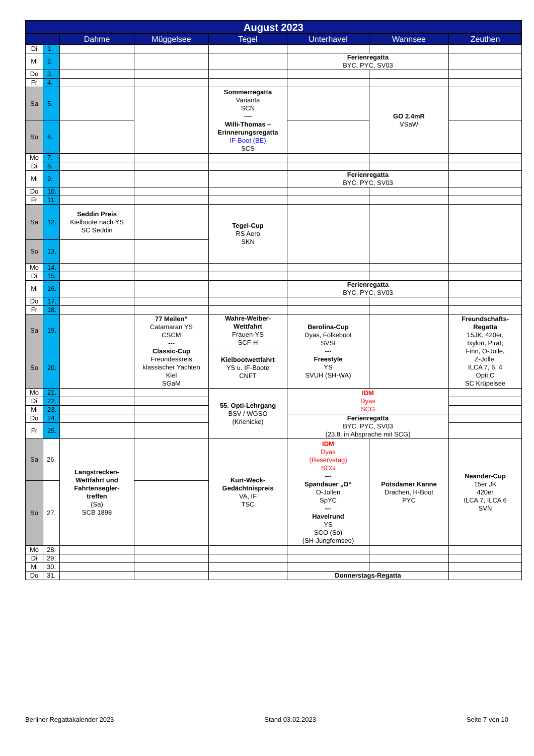| August 2023 | | | | | | | |
| --- | --- | --- | --- | --- | --- | --- | --- |
| | | Dahme | Müggelsee | Tegel | Unterhavel | Wannsee | Zeuthen |
| Di | 1. | | | | | | |
| Mi | 2. | | | | Ferienregatta BYC, PYC, SV03 | | |
| Do | 3. | | | | | | |
| Fr | 4. | | | | | | |
| Sa | 5. | | | Sommerregatta Varianta SCN ---- Willi-Thomas – Erinnerungsregatta IF-Boot (BE) SCS | | GO 2.4mR VSaW | |
| So | 6. | | | | | | |
| Mo | 7. | | | | | | |
| Di | 8. | | | | | | |
| Mi | 9. | | | | Ferienregatta BYC, PYC, SV03 | | |
| Do | 10. | | | | | | |
| Fr | 11. | | | | | | |
| Sa | 12. | Seddin Preis Kielboote nach YS SC Seddin | | Tegel-Cup RS Aero SKN | | | |
| So | 13. | | | | | | |
| Mo | 14. | | | | | | |
| Di | 15. | | | | | | |
| Mi | 16. | | | | Ferienregatta BYC, PYC, SV03 | | |
| Do | 17. | | | | | | |
| Fr | 18. | | | | | | |
| Sa | 19. | | 77 Meilen“ Catamaran YS CSCM --- Classic-Cup Freundeskreis klassischer Yachten Kiel SGaM | Wahre-Weiber- Wettfahrt Frauen-YS SCF-H | Berolina-Cup Dyas, Folkeboot SVSt --- Freestyle YS SVUH (SH-WA) | | Freundschafts- Regatta 15JK, 420er, Ixylon, Pirat, Finn, O-Jolle, Z-Jolle, ILCA 7, 6, 4 Opti C SC Krüpelsee |
| So | 20. | | | Kielbootwettfahrt YS u. IF-Boote CNFT | | | |
| Mo | 21. | | | 55. Opti-Lehrgang BSV / WGSO (Krienicke) | IDM Dyas SCG | | |
| Di | 22. | | | | | | |
| Mi | 23. | | | | | | |
| Do | 24. | | | | Ferienregatta BYC, PYC, SV03 (23.8. in Absprache mit SCG) | | |
| Fr | 25. | | | | | | |
| Sa | 26. | Langstrecken- Wettfahrt und Fahrtensegler- treffen (Sa) SCB 1898 | | Kurt-Weck- Gedächtnispreis VA, IF TSC | IDM Dyas (Reservetag) SCG --- Spandauer „O“ O-Jollen SpYC --- Havelrund YS SCO (So) (SH-Jungfernsee) | Potsdamer Kanne Drachen, H-Boot PYC | Neander-Cup 15er JK 420er ILCA 7, ILCA 6 SVN |
| So | 27. | | | | | | |
| Mo | 28. | | | | | | |
| Di | 29. | | | | | | |
| Mi | 30. | | | | | | |
| Do | 31. | | | | Donnerstags-Regatta | | |
Berliner Regattakalender 2023 Stand 03.02.2023 Seite 7 von 10